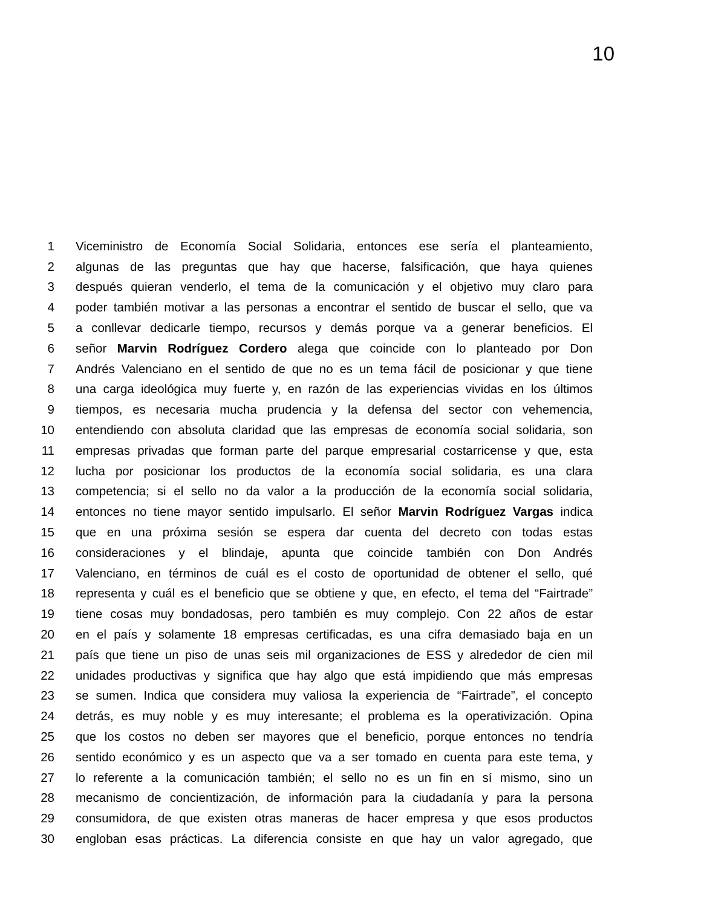10
1 Viceministro de Economía Social Solidaria, entonces ese sería el planteamiento,
2 algunas de las preguntas que hay que hacerse, falsificación, que haya quienes
3 después quieran venderlo, el tema de la comunicación y el objetivo muy claro para
4 poder también motivar a las personas a encontrar el sentido de buscar el sello, que va
5 a conllevar dedicarle tiempo, recursos y demás porque va a generar beneficios. El
6 señor Marvin Rodríguez Cordero alega que coincide con lo planteado por Don
7 Andrés Valenciano en el sentido de que no es un tema fácil de posicionar y que tiene
8 una carga ideológica muy fuerte y, en razón de las experiencias vividas en los últimos
9 tiempos, es necesaria mucha prudencia y la defensa del sector con vehemencia,
10 entendiendo con absoluta claridad que las empresas de economía social solidaria, son
11 empresas privadas que forman parte del parque empresarial costarricense y que, esta
12 lucha por posicionar los productos de la economía social solidaria, es una clara
13 competencia; si el sello no da valor a la producción de la economía social solidaria,
14 entonces no tiene mayor sentido impulsarlo. El señor Marvin Rodríguez Vargas indica
15 que en una próxima sesión se espera dar cuenta del decreto con todas estas
16 consideraciones y el blindaje, apunta que coincide también con Don Andrés
17 Valenciano, en términos de cuál es el costo de oportunidad de obtener el sello, qué
18 representa y cuál es el beneficio que se obtiene y que, en efecto, el tema del “Fairtrade”
19 tiene cosas muy bondadosas, pero también es muy complejo. Con 22 años de estar
20 en el país y solamente 18 empresas certificadas, es una cifra demasiado baja en un
21 país que tiene un piso de unas seis mil organizaciones de ESS y alrededor de cien mil
22 unidades productivas y significa que hay algo que está impidiendo que más empresas
23 se sumen. Indica que considera muy valiosa la experiencia de “Fairtrade”, el concepto
24 detrás, es muy noble y es muy interesante; el problema es la operativización. Opina
25 que los costos no deben ser mayores que el beneficio, porque entonces no tendría
26 sentido económico y es un aspecto que va a ser tomado en cuenta para este tema, y
27 lo referente a la comunicación también; el sello no es un fin en sí mismo, sino un
28 mecanismo de concientización, de información para la ciudadanía y para la persona
29 consumidora, de que existen otras maneras de hacer empresa y que esos productos
30 engloban esas prácticas. La diferencia consiste en que hay un valor agregado, que